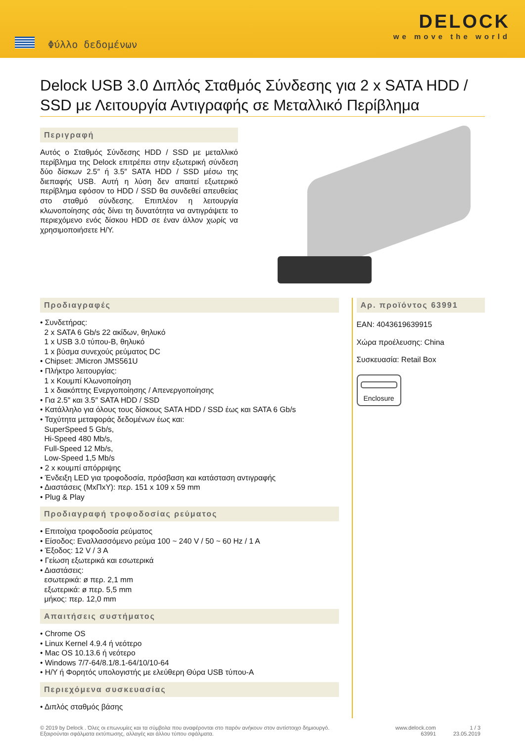Φύλλο δεδομένων
DELOCK
we move the world
Delock USB 3.0 Διπλός Σταθμός Σύνδεσης για 2 x SATA HDD / SSD με Λειτουργία Αντιγραφής σε Μεταλλικό Περίβλημα
Περιγραφή
Αυτός ο Σταθμός Σύνδεσης HDD / SSD με μεταλλικό περίβλημα της Delock επιτρέπει στην εξωτερική σύνδεση δύο δίσκων 2.5″ ή 3.5″ SATA HDD / SSD μέσω της διεπαφής USB. Αυτή η λύση δεν απαιτεί εξωτερικό περίβλημα εφόσον το HDD / SSD θα συνδεθεί απευθείας στο σταθμό σύνδεσης. Επιπλέον η λειτουργία κλωνοποίησης σάς δίνει τη δυνατότητα να αντιγράψετε το περιεχόμενο ενός δίσκου HDD σε έναν άλλον χωρίς να χρησιμοποιήσετε Η/Υ.
Προδιαγραφές
• Συνδετήρας:
2 x SATA 6 Gb/s 22 ακίδων, θηλυκό
1 x USB 3.0 τύπου-B, θηλυκό
1 x βύσμα συνεχούς ρεύματος DC
• Chipset: JMicron JMS561U
• Πλήκτρο λειτουργίας:
1 x Κουμπί Κλωνοποίηση
1 x διακόπτης Ενεργοποίησης / Απενεργοποίησης
• Για 2.5″ και 3.5″ SATA HDD / SSD
• Κατάλληλο για όλους τους δίσκους SATA HDD / SSD έως και SATA 6 Gb/s
• Ταχύτητα μεταφοράς δεδομένων έως και:
SuperSpeed 5 Gb/s,
Hi-Speed 480 Mb/s,
Full-Speed 12 Mb/s,
Low-Speed 1,5 Mb/s
• 2 x κουμπί απόρριψης
• Ένδειξη LED για τροφοδοσία, πρόσβαση και κατάσταση αντιγραφής
• Διαστάσεις (ΜxΠxΥ): περ. 151 x 109 x 59 mm
• Plug & Play
Προδιαγραφή τροφοδοσίας ρεύματος
• Επιτοίχια τροφοδοσία ρεύματος
• Είσοδος: Εναλλασσόμενο ρεύμα 100 ~ 240 V / 50 ~ 60 Hz / 1 A
• Έξοδος: 12 V / 3 A
• Γείωση εξωτερικά και εσωτερικά
• Διαστάσεις:
εσωτερικά: ø περ. 2,1 mm
εξωτερικά: ø περ. 5,5 mm
μήκος: περ. 12,0 mm
Απαιτήσεις συστήματος
• Chrome OS
• Linux Kernel 4.9.4 ή νεότερο
• Mac OS 10.13.6 ή νεότερο
• Windows 7/7-64/8.1/8.1-64/10/10-64
• Η/Υ ή Φορητός υπολογιστής με ελεύθερη Θύρα USB τύπου-A
Περιεχόμενα συσκευασίας
• Διπλός σταθμός βάσης
Αρ. προϊόντος 63991
EAN: 4043619639915
Χώρα προέλευσης: China
Συσκευασία: Retail Box
Enclosure
© 2019 by Delock . Όλες οι επωνυμίες και τα σύμβολα που αναφέρονται στο παρόν ανήκουν στον αντίστοιχο δημιουργό. Εξαιρούνται σφάλματα εκτύπωσης, αλλαγές και άλλου τύπου σφάλματα.
www.delock.com
63991
1 / 3
23.05.2019